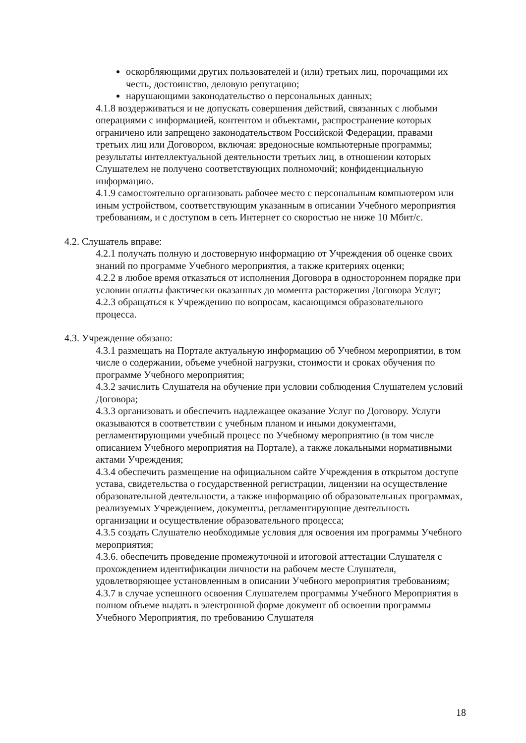оскорбляющими других пользователей и (или) третьих лиц, порочащими их честь, достоинство, деловую репутацию;
нарушающими законодательство о персональных данных;
4.1.8 воздерживаться и не допускать совершения действий, связанных с любыми операциями с информацией, контентом и объектами, распространение которых ограничено или запрещено законодательством Российской Федерации, правами третьих лиц или Договором, включая: вредоносные компьютерные программы; результаты интеллектуальной деятельности третьих лиц, в отношении которых Слушателем не получено соответствующих полномочий; конфиденциальную информацию.
4.1.9 самостоятельно организовать рабочее место с персональным компьютером или иным устройством, соответствующим указанным в описании Учебного мероприятия требованиям, и с доступом в сеть Интернет со скоростью не ниже 10 Мбит/с.
4.2. Слушатель вправе:
4.2.1 получать полную и достоверную информацию от Учреждения об оценке своих знаний по программе Учебного мероприятия, а также критериях оценки;
4.2.2 в любое время отказаться от исполнения Договора в одностороннем порядке при условии оплаты фактически оказанных до момента расторжения Договора Услуг;
4.2.3 обращаться к Учреждению по вопросам, касающимся образовательного процесса.
4.3. Учреждение обязано:
4.3.1 размещать на Портале актуальную информацию об Учебном мероприятии, в том числе о содержании, объеме учебной нагрузки, стоимости и сроках обучения по программе Учебного мероприятия;
4.3.2 зачислить Слушателя на обучение при условии соблюдения Слушателем условий Договора;
4.3.3 организовать и обеспечить надлежащее оказание Услуг по Договору. Услуги оказываются в соответствии с учебным планом и иными документами, регламентирующими учебный процесс по Учебному мероприятию (в том числе описанием Учебного мероприятия на Портале), а также локальными нормативными актами Учреждения;
4.3.4 обеспечить размещение на официальном сайте Учреждения в открытом доступе устава, свидетельства о государственной регистрации, лицензии на осуществление образовательной деятельности, а также информацию об образовательных программах, реализуемых Учреждением, документы, регламентирующие деятельность организации и осуществление образовательного процесса;
4.3.5 создать Слушателю необходимые условия для освоения им программы Учебного мероприятия;
4.3.6. обеспечить проведение промежуточной и итоговой аттестации Слушателя с прохождением идентификации личности на рабочем месте Слушателя, удовлетворяющее установленным в описании Учебного мероприятия требованиям;
4.3.7 в случае успешного освоения Слушателем программы Учебного Мероприятия в полном объеме выдать в электронной форме документ об освоении программы Учебного Мероприятия, по требованию Слушателя
18